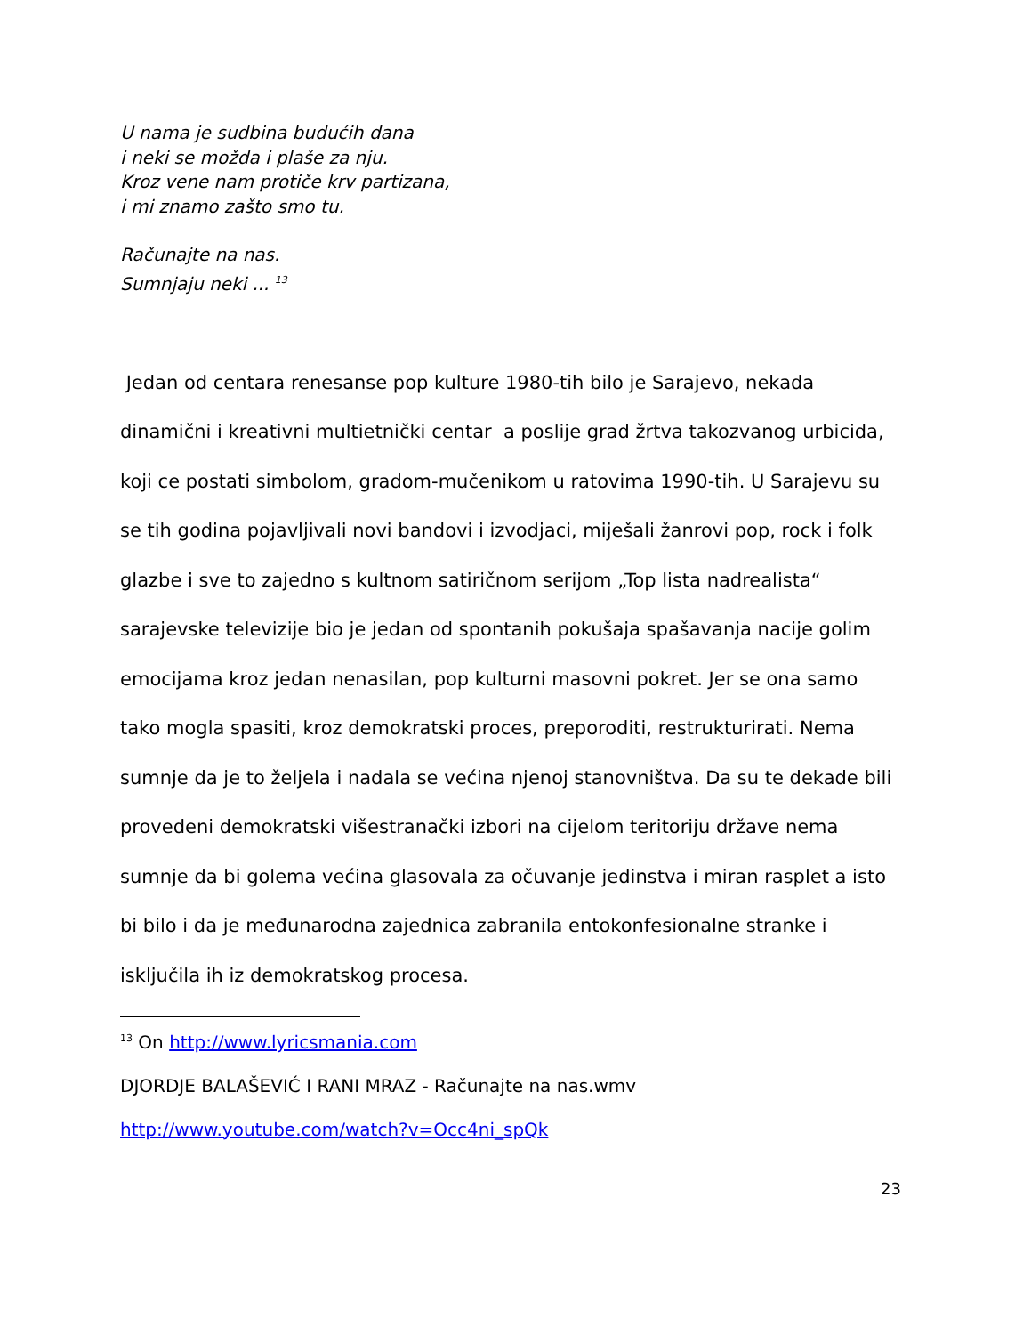U nama je sudbina budućih dana
i neki se možda i plaše za nju.
Kroz vene nam protiče krv partizana,
i mi znamo zašto smo tu.
Računajte na nas.
Sumnjaju neki ... <sup>13</sup>
Jedan od centara renesanse pop kulture 1980-tih bilo je Sarajevo, nekada dinamični i kreativni multietnički centar a poslije grad žrtva takozvanog urbicida, koji ce postati simbolom, gradom-mučenikom u ratovima 1990-tih. U Sarajevu su se tih godina pojavljivali novi bandovi i izvodjaci, miješali žanrovi pop, rock i folk glazbe i sve to zajedno s kultnom satiričnom serijom „Top lista nadrealista“ sarajevske televizije bio je jedan od spontanih pokušaja spašavanja nacije golim emocijama kroz jedan nenasilan, pop kulturni masovni pokret. Jer se ona samo tako mogla spasiti, kroz demokratski proces, preporoditi, restrukturirati. Nema sumnje da je to željela i nadala se većina njenoj stanovništva. Da su te dekade bili provedeni demokratski višestranački izbori na cijelom teritoriju države nema sumnje da bi golema većina glasovala za očuvanje jedinstva i miran rasplet a isto bi bilo i da je međunarodna zajednica zabranila entokonfesionalne stranke i isključila ih iz demokratskog procesa.
<sup>13</sup> On http://www.lyricsmania.com
DJORDJE BALAŠEVIĆ I RANI MRAZ - Računajte na nas.wmv
http://www.youtube.com/watch?v=Occ4ni_spQk
23